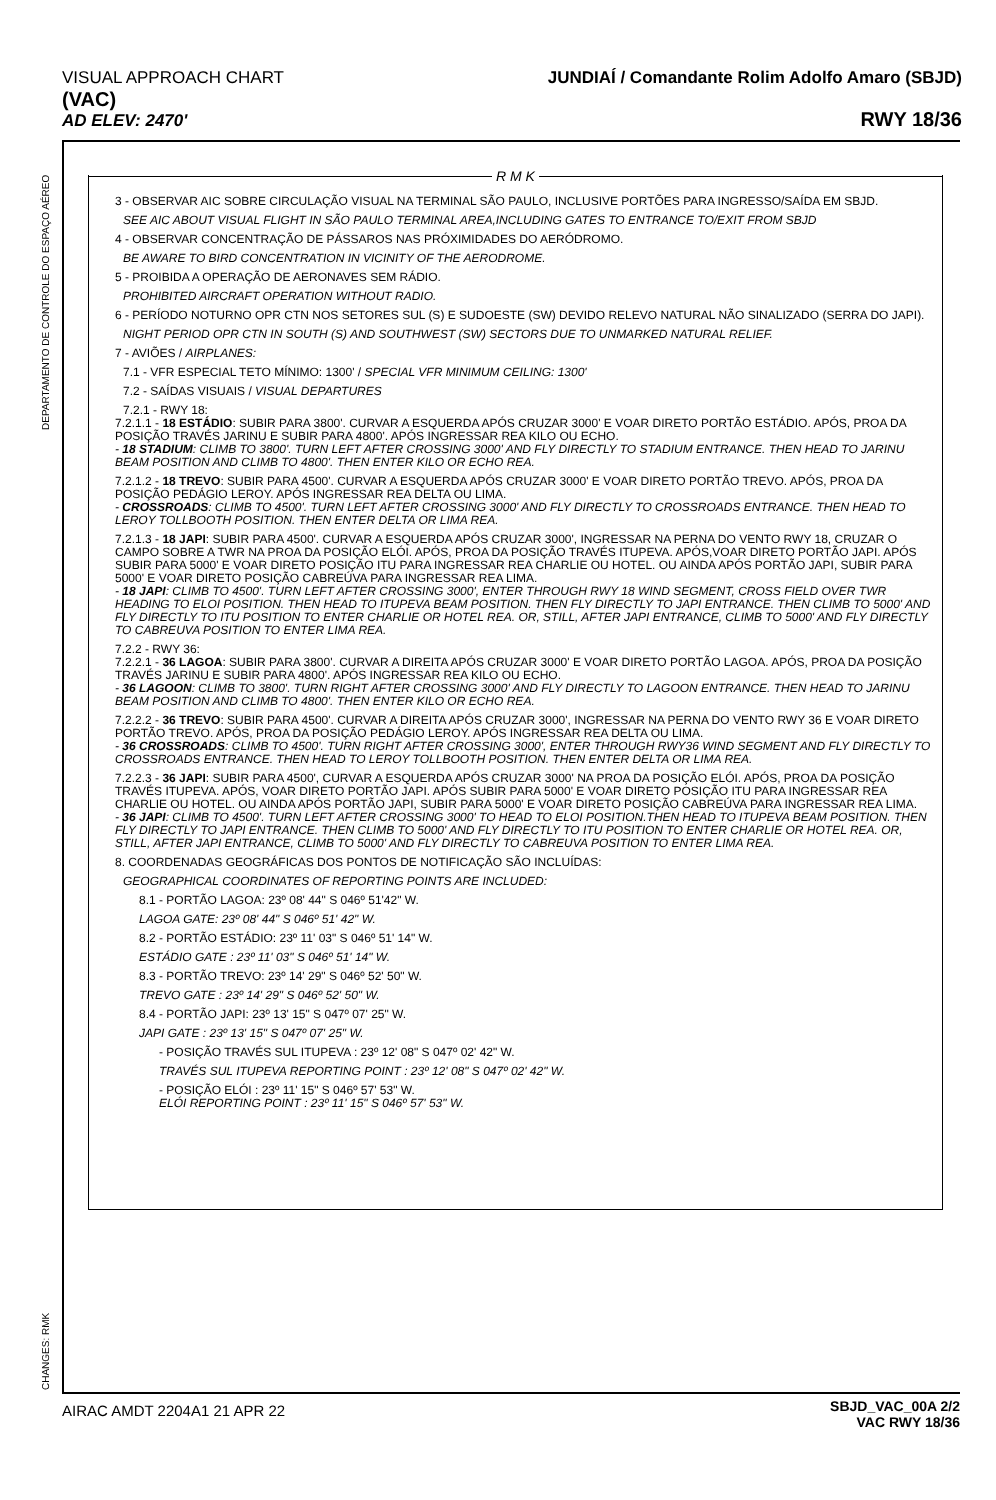VISUAL APPROACH CHART
(VAC)
AD ELEV: 2470'
JUNDIAÍ / Comandante Rolim Adolfo Amaro (SBJD)
RWY 18/36
DEPARTAMENTO DE CONTROLE DO ESPAÇO AÉREO
CHANGES: RMK
R M K
3 - OBSERVAR AIC SOBRE CIRCULAÇÃO VISUAL NA TERMINAL SÃO PAULO, INCLUSIVE PORTÕES PARA INGRESSO/SAÍDA EM SBJD.
SEE AIC ABOUT VISUAL FLIGHT IN SÃO PAULO TERMINAL AREA,INCLUDING GATES TO ENTRANCE TO/EXIT FROM SBJD
4 - OBSERVAR CONCENTRAÇÃO DE PÁSSAROS NAS PRÓXIMIDADES DO AERÓDROMO.
BE AWARE TO BIRD CONCENTRATION IN VICINITY OF THE AERODROME.
5 - PROIBIDA A OPERAÇÃO DE AERONAVES SEM RÁDIO.
PROHIBITED AIRCRAFT OPERATION WITHOUT RADIO.
6 - PERÍODO NOTURNO OPR CTN NOS SETORES SUL (S) E SUDOESTE (SW) DEVIDO RELEVO NATURAL NÃO SINALIZADO (SERRA DO JAPI).
NIGHT PERIOD OPR CTN IN SOUTH (S) AND SOUTHWEST (SW) SECTORS DUE TO UNMARKED NATURAL RELIEF.
7 - AVIÕES / AIRPLANES:
7.1 - VFR ESPECIAL TETO MÍNIMO: 1300' / SPECIAL VFR MINIMUM CEILING: 1300'
7.2 - SAÍDAS VISUAIS / VISUAL DEPARTURES
7.2.1 - RWY 18:
7.2.1.1 - 18 ESTÁDIO: SUBIR PARA 3800'. CURVAR A ESQUERDA APÓS CRUZAR 3000' E VOAR DIRETO PORTÃO ESTÁDIO. APÓS, PROA DA POSIÇÃO TRAVÉS JARINU E SUBIR PARA 4800'. APÓS INGRESSAR REA KILO OU ECHO.
- 18 STADIUM: CLIMB TO 3800'. TURN LEFT AFTER CROSSING 3000' AND FLY DIRECTLY TO STADIUM ENTRANCE. THEN HEAD TO JARINU BEAM POSITION AND CLIMB TO 4800'. THEN ENTER KILO OR ECHO REA.
7.2.1.2 - 18 TREVO: SUBIR PARA 4500'. CURVAR A ESQUERDA APÓS CRUZAR 3000' E VOAR DIRETO PORTÃO TREVO. APÓS, PROA DA POSIÇÃO PEDÁGIO LEROY. APÓS INGRESSAR REA DELTA OU LIMA.
- CROSSROADS: CLIMB TO 4500'. TURN LEFT AFTER CROSSING 3000' AND FLY DIRECTLY TO CROSSROADS ENTRANCE. THEN HEAD TO LEROY TOLLBOOTH POSITION. THEN ENTER DELTA OR LIMA REA.
7.2.1.3 - 18 JAPI: SUBIR PARA 4500'. CURVAR A ESQUERDA APÓS CRUZAR 3000', INGRESSAR NA PERNA DO VENTO RWY 18, CRUZAR O CAMPO SOBRE A TWR NA PROA DA POSIÇÃO ELÓI. APÓS, PROA DA POSIÇÃO TRAVÉS ITUPEVA. APÓS,VOAR DIRETO PORTÃO JAPI. APÓS SUBIR PARA 5000' E VOAR DIRETO POSIÇÃO ITU PARA INGRESSAR REA CHARLIE OU HOTEL. OU AINDA APÓS PORTÃO JAPI, SUBIR PARA 5000' E VOAR DIRETO POSIÇÃO CABREÚVA PARA INGRESSAR REA LIMA.
- 18 JAPI: CLIMB TO 4500'. TURN LEFT AFTER CROSSING 3000', ENTER THROUGH RWY 18 WIND SEGMENT, CROSS FIELD OVER TWR HEADING TO ELOI POSITION. THEN HEAD TO ITUPEVA BEAM POSITION. THEN FLY DIRECTLY TO JAPI ENTRANCE. THEN CLIMB TO 5000' AND FLY DIRECTLY TO ITU POSITION TO ENTER CHARLIE OR HOTEL REA. OR, STILL, AFTER JAPI ENTRANCE, CLIMB TO 5000' AND FLY DIRECTLY TO CABREUVA POSITION TO ENTER LIMA REA.
7.2.2 - RWY 36:
7.2.2.1 - 36 LAGOA: SUBIR PARA 3800'. CURVAR A DIREITA APÓS CRUZAR 3000' E VOAR DIRETO PORTÃO LAGOA. APÓS, PROA DA POSIÇÃO TRAVÉS JARINU E SUBIR PARA 4800'. APÓS INGRESSAR REA KILO OU ECHO.
- 36 LAGOON: CLIMB TO 3800'. TURN RIGHT AFTER CROSSING 3000' AND FLY DIRECTLY TO LAGOON ENTRANCE. THEN HEAD TO JARINU BEAM POSITION AND CLIMB TO 4800'. THEN ENTER KILO OR ECHO REA.
7.2.2.2 - 36 TREVO: SUBIR PARA 4500'. CURVAR A DIREITA APÓS CRUZAR 3000', INGRESSAR NA PERNA DO VENTO RWY 36 E VOAR DIRETO PORTÃO TREVO. APÓS, PROA DA POSIÇÃO PEDÁGIO LEROY. APÓS INGRESSAR REA DELTA OU LIMA.
- 36 CROSSROADS: CLIMB TO 4500'. TURN RIGHT AFTER CROSSING 3000', ENTER THROUGH RWY36 WIND SEGMENT AND FLY DIRECTLY TO CROSSROADS ENTRANCE. THEN HEAD TO LEROY TOLLBOOTH POSITION. THEN ENTER DELTA OR LIMA REA.
7.2.2.3 - 36 JAPI: SUBIR PARA 4500', CURVAR A ESQUERDA APÓS CRUZAR 3000' NA PROA DA POSIÇÃO ELÓI. APÓS, PROA DA POSIÇÃO TRAVÉS ITUPEVA. APÓS, VOAR DIRETO PORTÃO JAPI. APÓS SUBIR PARA 5000' E VOAR DIRETO POSIÇÃO ITU PARA INGRESSAR REA CHARLIE OU HOTEL. OU AINDA APÓS PORTÃO JAPI, SUBIR PARA 5000' E VOAR DIRETO POSIÇÃO CABREÚVA PARA INGRESSAR REA LIMA.
- 36 JAPI: CLIMB TO 4500'. TURN LEFT AFTER CROSSING 3000' TO HEAD TO ELOI POSITION.THEN HEAD TO ITUPEVA BEAM POSITION. THEN FLY DIRECTLY TO JAPI ENTRANCE. THEN CLIMB TO 5000' AND FLY DIRECTLY TO ITU POSITION TO ENTER CHARLIE OR HOTEL REA. OR, STILL, AFTER JAPI ENTRANCE, CLIMB TO 5000' AND FLY DIRECTLY TO CABREUVA POSITION TO ENTER LIMA REA.
8. COORDENADAS GEOGRÁFICAS DOS PONTOS DE NOTIFICAÇÃO SÃO INCLUÍDAS:
GEOGRAPHICAL COORDINATES OF REPORTING POINTS ARE INCLUDED:
8.1 - PORTÃO LAGOA: 23º 08' 44" S 046º 51'42" W.
LAGOA GATE: 23º 08' 44" S 046º 51' 42" W.
8.2 - PORTÃO ESTÁDIO: 23º 11' 03" S 046º 51' 14" W.
ESTÁDIO GATE : 23º 11' 03" S 046º 51' 14" W.
8.3 - PORTÃO TREVO: 23º 14' 29" S 046º 52' 50" W.
TREVO GATE : 23º 14' 29" S 046º 52' 50" W.
8.4 - PORTÃO JAPI: 23º 13' 15" S 047º 07' 25" W.
JAPI GATE : 23º 13' 15" S 047º 07' 25" W.
- POSIÇÃO TRAVÉS SUL ITUPEVA : 23º 12' 08" S 047º 02' 42" W.
TRAVÉS SUL ITUPEVA REPORTING POINT : 23º 12' 08" S 047º 02' 42" W.
- POSIÇÃO ELÓI : 23º 11' 15" S 046º 57' 53" W.
ELÓI REPORTING POINT : 23º 11' 15" S 046º 57' 53" W.
AIRAC AMDT 2204A1 21 APR 22
SBJD_VAC_00A 2/2
VAC RWY 18/36